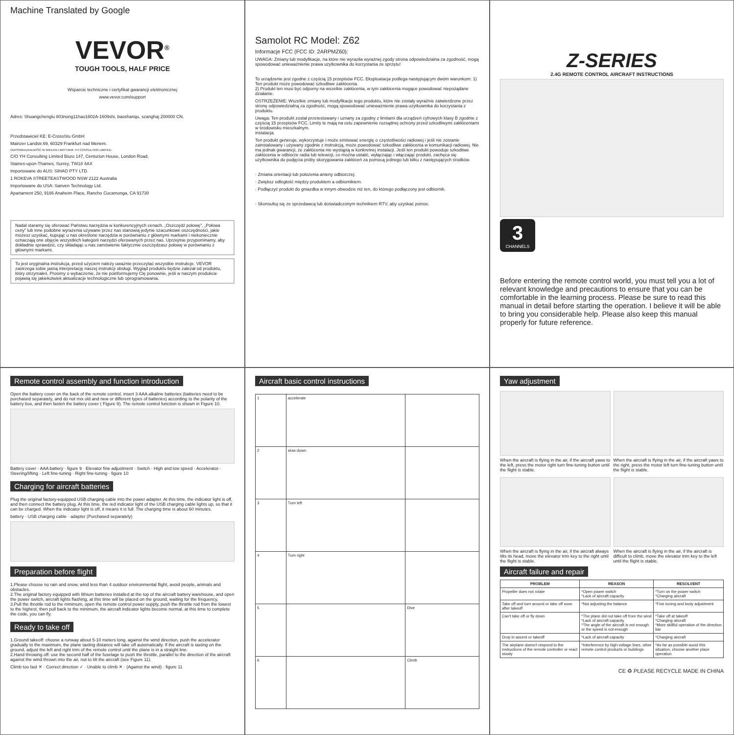Machine Translated by Google
VEVOR<sup>®</sup>
TOUGH TOOLS, HALF PRICE
Wsparcie techniczne i certyfikat gwarancji elektronicznej
www.vevor.com/support
Adres: Shuangchenglu 803nong11hao1602A-1609shi, baoshanqu, szanghaj 200000 CN.
Przedstawiciel KE: E-CrossStu GmbH
Mainzer Landstr.69, 60329 Frankfurt nad Menem.
ODPOWIEDZIALNOŚĆ W WIELKIEJ BRYTANII: YH CONSULTING LIMITED.
C/O YH Consulting Limited Biuro 147, Centurion House, London Road,
Staines-upon-Thames, Surrey, TW18 4AX
Importowane do AUS: SIHAO PTY LTD.
1 ROKEVA STREETEASTWOOD NSW 2122 Australia
Importowane do USA: Sanven Technology Ltd.
Apartament 250, 9166 Anaheim Place, Rancho Cucamonga, CA 91730
Nadal staramy się oferować Państwu narzędzia w konkurencyjnych cenach. „Oszczędź połowę”, „Połowa ceny” lub inne podobne wyrażenia używane przez nas stanowią jedynie szacunkowe oszczędności, jakie możesz uzyskać, kupując u nas określone narzędzia w porównaniu z głównymi markami i niekoniecznie oznaczają one objęcie wszystkich kategorii narzędzi oferowanych przez nas. Uprzejmie przypominamy, aby dokładnie sprawdzić, czy składając u nas zamówienie faktycznie oszczędzasz połowę w porównaniu z głównymi markami.
To jest oryginalna instrukcja, przed użyciem należy uważnie przeczytać wszystkie instrukcje. VEVOR zastrzega sobie jasną interpretację naszej instrukcji obsługi. Wygląd produktu będzie zależał od produktu, który otrzymałeś. Prosimy o wybaczenie, że nie poinformujemy Cię ponownie, jeśli w naszym produkcie pojawią się jakiekolwiek aktualizacje technologiczne lub oprogramowania.
Samolot RC Model: Z62
Informacje FCC (FCC ID: 2ARPMZ60):
UWAGA: Zmiany lub modyfikacje, na które nie wyraziła wyraźnej zgody strona odpowiedzialna za zgodność, mogą spowodować unieważnienie prawa użytkownika do korzystania ze sprzętu!
To urządzenie jest zgodne z częścią 15 przepisów FCC. Eksploatacja podlega następującym dwóm warunkom: 1) Ten produkt może powodować szkodliwe zakłócenia.
2) Produkt ten musi być odporny na wszelkie zakłócenia, w tym zakłócenia mogące powodować niepożądane działanie.
OSTRZEŻENIE: Wszelkie zmiany lub modyfikacje tego produktu, które nie zostały wyraźnie zatwierdzone przez stronę odpowiedzialną za zgodność, mogą spowodować unieważnienie prawa użytkownika do korzystania z produktu.
Uwaga: Ten produkt został przetestowany i uznany za zgodny z limitami dla urządzeń cyfrowych klasy B zgodnie z częścią 15 przepisów FCC. Limity te mają na celu zapewnienie rozsądnej ochrony przed szkodliwymi zakłóceniami w środowisku mieszkalnym.
instalacja.
Ten produkt generuje, wykorzystuje i może emitować energię o częstotliwości radiowej i jeśli nie zostanie zainstalowany i używany zgodnie z instrukcją, może powodować szkodliwe zakłócenia w komunikacji radiowej. Nie ma jednak gwarancji, że zakłócenia nie wystąpią w konkretnej instalacji. Jeśli ten produkt powoduje szkodliwe zakłócenia w odbiorze radia lub telewizji, co można ustalić, wyłączając i włączając produkt, zachęca się użytkownika do podjęcia próby skorygowania zakłóceń za pomocą jednego lub kilku z następujących środków.
· Zmiana orientacji lub położenia anteny odbiorczej.
· Zwiększ odległość między produktem a odbiornikiem.
· Podłączyć produkt do gniazdka w innym obwodzie niż ten, do którego podłączony jest odbiornik.
· Skonsultuj się ze sprzedawcą lub doświadczonym technikiem RTV, aby uzyskać pomoc.
Z-SERIES
2.4G REMOTE CONTROL AIRCRAFT INSTRUCTIONS
3
CHANNELS
Before entering the remote control world, you must tell you a lot of relevant knowledge and precautions to ensure that you can be comfortable in the learning process. Please be sure to read this manual in detail before starting the operation. I believe it will be able to bring you considerable help. Please also keep this manual properly for future reference.
Remote control assembly and function introduction
Open the battery cover on the back of the remote control, insert 3 AAA alkaline batteries (batteries need to be purchased separately, and do not mix old and new or different types of batteries) according to the polarity of the battery box, and then fasten the battery cover ( Figure 9). The remote control function is shown in Figure 10.
Battery cover · AAA battery · figure 9 · Elevator fine adjustment · Switch · High and low speed · Accelerator · Steering/lifting · Left fine-tuning · Right fine-tuning · figure 10
Charging for aircraft batteries
Plug the original factory-equipped USB charging cable into the power adapter. At this time, the indicator light is off, and then connect the battery plug. At this time, the red indicator light of the USB charging cable lights up, so that it can be charged. When the indicator light is off, it means it is full. The charging time is about 60 minutes.
battery · USB charging cable · adapter (Purchased separately)
Preparation before flight
1.Please choose no rain and snow, wind less than 4 outdoor environmental flight, avoid people, animals and obstacles.
2.The original factory equipped with lithium batteries installed at the top of the aircraft battery warehouse, and open the power switch, aircraft lights flashing, at this time will be placed on the ground, waiting for the frequency.
3.Pull the throttle rod to the minimum, open the remote control power supply, push the throttle rod from the lowest to the highest, then pull back to the minimum, the aircraft indicator lights become normal, at this time to complete the code, you can fly.
Ready to take off
1.Ground takeoff: choose a runway about 5-10 meters long, against the wind direction, push the accelerator gradually to the maximum, the plane taxiing distance will take off automatically. If the aircraft is taxiing on the ground, adjust the left and right trim of the remote control until the plane is in a straight line.
2.Hand throwing off: use the second half of the fuselage to push the throttle, parallel to the direction of the aircraft against the wind thrown into the air, not to tilt the aircraft (see Figure 11).
Climb too fast ✕ · Correct direction ✓ · Unable to climb ✕ · (Against the wind) · figure 11
Aircraft basic control instructions
| 1 | accelerate | |
| 2 | slow down | |
| 3 | Turn left | |
| 4 | Turn right | |
| 5 | | Dive |
| 6 | | Climb |
Yaw adjustment
When the aircraft is flying in the air, if the aircraft yaws to the left, press the motor right turn fine-tuning button until the flight is stable.
When the aircraft is flying in the air, if the aircraft yaws to the right, press the motor left turn fine-tuning button until the flight is stable.
When the aircraft is flying in the air, if the aircraft always tilts its head, move the elevator trim key to the right until the flight is stable.
When the aircraft is flying in the air, if the aircraft is difficult to climb, move the elevator trim key to the left until the flight is stable.
Aircraft failure and repair
| PROBLEM | REASON | RESOLVENT |
| --- | --- | --- |
| Propeller does not rotate | *Open power switch *Lack of aircraft capacity | *Turn on the power switch *Charging aircraft |
| Take off and turn around or take off soon after takeoff | *Not adjusting the balance | *Fine tuning and body adjustment |
| Can't take off or fly down | *The plane did not take off from the wind *Lack of aircraft capacity *The angle of the aircraft is not enough or the speed is not enough | *Take off at takeoff *Charging aircraft *More skillful operation of the direction bar |
| Drop in ascent or takeoff | *Lack of aircraft capacity | *Charging aircraft |
| The airplane doesn't respond to the instructions of the remote controller or react slowly | *Interference by high voltage lines, other remote control products or buildings | *As far as possible avoid this situation, choose another place operation |
CE ♻ PLEASE RECYCLE MADE IN CHINA